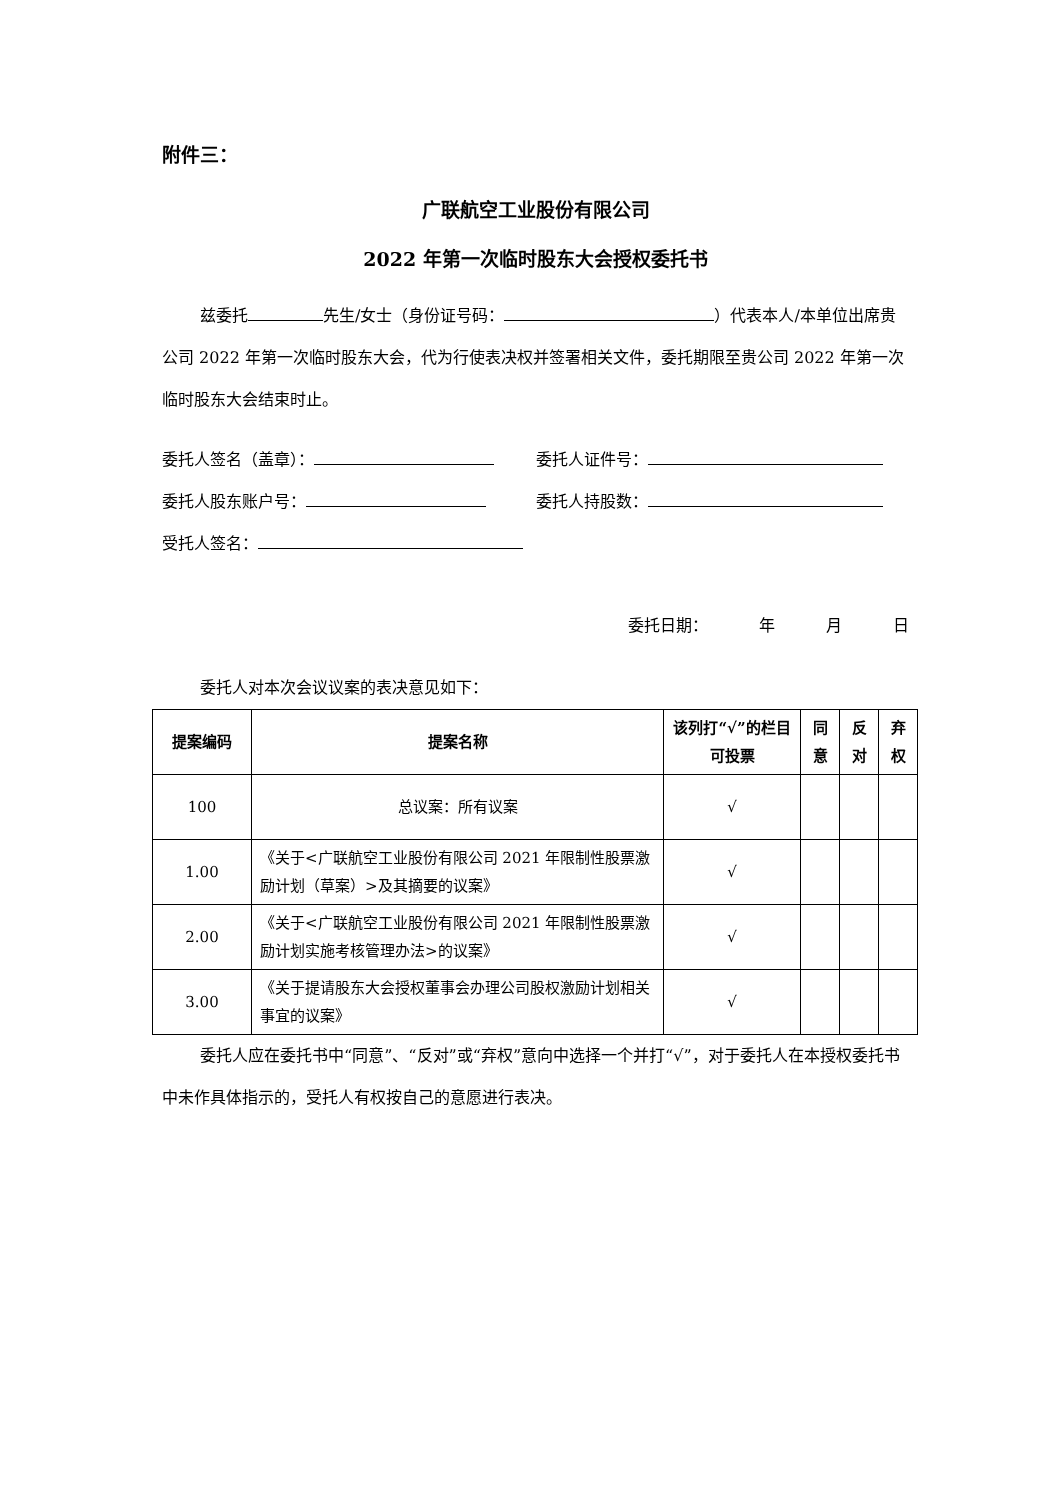附件三：
广联航空工业股份有限公司
2022 年第一次临时股东大会授权委托书
兹委托 先生/女士（身份证号码： ）代表本人/本单位出席贵公司 2022 年第一次临时股东大会，代为行使表决权并签署相关文件，委托期限至贵公司 2022 年第一次临时股东大会结束时止。
委托人签名（盖章）： 委托人证件号：
委托人股东账户号： 委托人持股数：
受托人签名：
委托日期： 年 月 日
委托人对本次会议议案的表决意见如下：
| 提案编码 | 提案名称 | 该列打“√”的栏目可投票 | 同意 | 反对 | 弃权 |
| --- | --- | --- | --- | --- | --- |
| 100 | 总议案：所有议案 | √ | | | |
| 1.00 | 《关于<广联航空工业股份有限公司 2021 年限制性股票激励计划（草案）>及其摘要的议案》 | √ | | | |
| 2.00 | 《关于<广联航空工业股份有限公司 2021 年限制性股票激励计划实施考核管理办法>的议案》 | √ | | | |
| 3.00 | 《关于提请股东大会授权董事会办理公司股权激励计划相关事宜的议案》 | √ | | | |
委托人应在委托书中“同意”、“反对”或“弃权”意向中选择一个并打“√”，对于委托人在本授权委托书中未作具体指示的，受托人有权按自己的意愿进行表决。